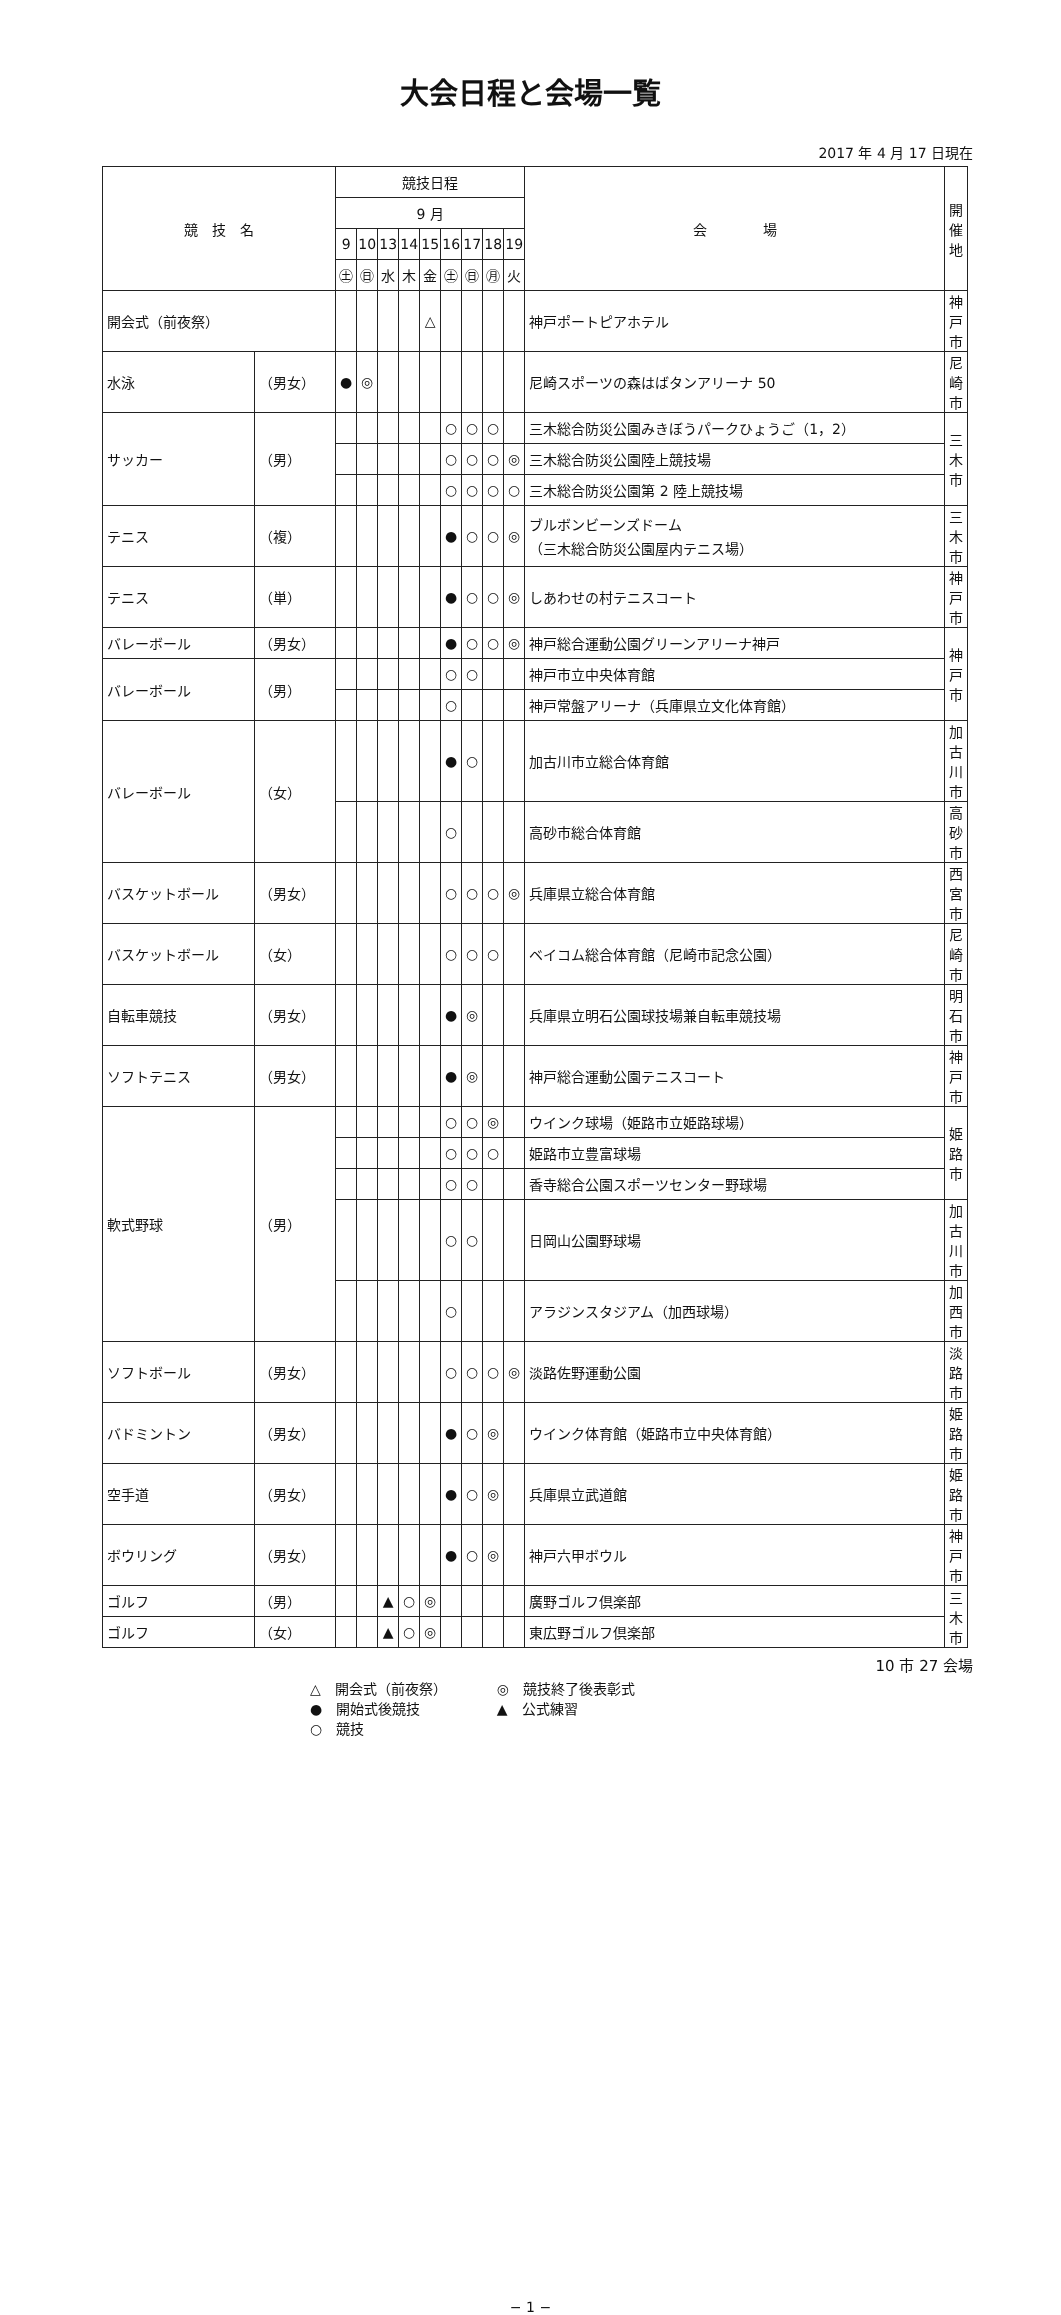大会日程と会場一覧
2017 年 4 月 17 日現在
| 競 技 名 | | 競技日程 | | | | | | | | | 会 場 | 開催地 |
| --- | --- | --- | --- | --- | --- | --- | --- | --- | --- | --- | --- | --- |
| | | 9 月 | | | | | | | | | | |
| | | 9 | 10 | 13 | 14 | 15 | 16 | 17 | 18 | 19 | | |
| | | ㊏ | ㊐ | 水 | 木 | 金 | ㊏ | ㊐ | ㊊ | 火 | | |
| 開会式（前夜祭） | | | | | | △ | | | | | 神戸ポートピアホテル | 神戸市 |
| 水泳 | （男女） | ● | ◎ | | | | | | | | 尼崎スポーツの森はばタンアリーナ 50 | 尼崎市 |
| サッカー | （男） | | | | | | ○ | ○ | ○ | | 三木総合防災公園みきぼうパークひょうご（1，2） | 三木市 |
| | | | | | | | ○ | ○ | ○ | ◎ | 三木総合防災公園陸上競技場 | |
| | | | | | | | ○ | ○ | ○ | ○ | 三木総合防災公園第 2 陸上競技場 | |
| テニス | （複） | | | | | | ● | ○ | ○ | ◎ | ブルボンビーンズドーム （三木総合防災公園屋内テニス場） | 三木市 |
| テニス | （単） | | | | | | ● | ○ | ○ | ◎ | しあわせの村テニスコート | 神戸市 |
| バレーボール | （男女） | | | | | | ● | ○ | ○ | ◎ | 神戸総合運動公園グリーンアリーナ神戸 | 神戸市 |
| バレーボール | （男） | | | | | | ○ | ○ | | | 神戸市立中央体育館 | |
| | | | | | | | ○ | | | | 神戸常盤アリーナ（兵庫県立文化体育館） | |
| バレーボール | （女） | | | | | | ● | ○ | | | 加古川市立総合体育館 | 加古川市 |
| | | | | | | | ○ | | | | 高砂市総合体育館 | 高砂市 |
| バスケットボール | （男女） | | | | | | ○ | ○ | ○ | ◎ | 兵庫県立総合体育館 | 西宮市 |
| バスケットボール | （女） | | | | | | ○ | ○ | ○ | | ベイコム総合体育館（尼崎市記念公園） | 尼崎市 |
| 自転車競技 | （男女） | | | | | | ● | ◎ | | | 兵庫県立明石公園球技場兼自転車競技場 | 明石市 |
| ソフトテニス | （男女） | | | | | | ● | ◎ | | | 神戸総合運動公園テニスコート | 神戸市 |
| 軟式野球 | （男） | | | | | | ○ | ○ | ◎ | | ウインク球場（姫路市立姫路球場） | 姫路市 |
| | | | | | | | ○ | ○ | ○ | | 姫路市立豊富球場 | |
| | | | | | | | ○ | ○ | | | 香寺総合公園スポーツセンター野球場 | |
| | | | | | | | ○ | ○ | | | 日岡山公園野球場 | 加古川市 |
| | | | | | | | ○ | | | | アラジンスタジアム（加西球場） | 加西市 |
| ソフトボール | （男女） | | | | | | ○ | ○ | ○ | ◎ | 淡路佐野運動公園 | 淡路市 |
| バドミントン | （男女） | | | | | | ● | ○ | ◎ | | ウインク体育館（姫路市立中央体育館） | 姫路市 |
| 空手道 | （男女） | | | | | | ● | ○ | ◎ | | 兵庫県立武道館 | 姫路市 |
| ボウリング | （男女） | | | | | | ● | ○ | ◎ | | 神戸六甲ボウル | 神戸市 |
| ゴルフ | （男） | | | ▲ | ○ | ◎ | | | | | 廣野ゴルフ倶楽部 | 三木市 |
| ゴルフ | （女） | | | ▲ | ○ | ◎ | | | | | 東広野ゴルフ倶楽部 | |
10 市 27 会場
△　開会式（前夜祭）
●　開始式後競技
○　競技
◎　競技終了後表彰式
▲　公式練習
− 1 −